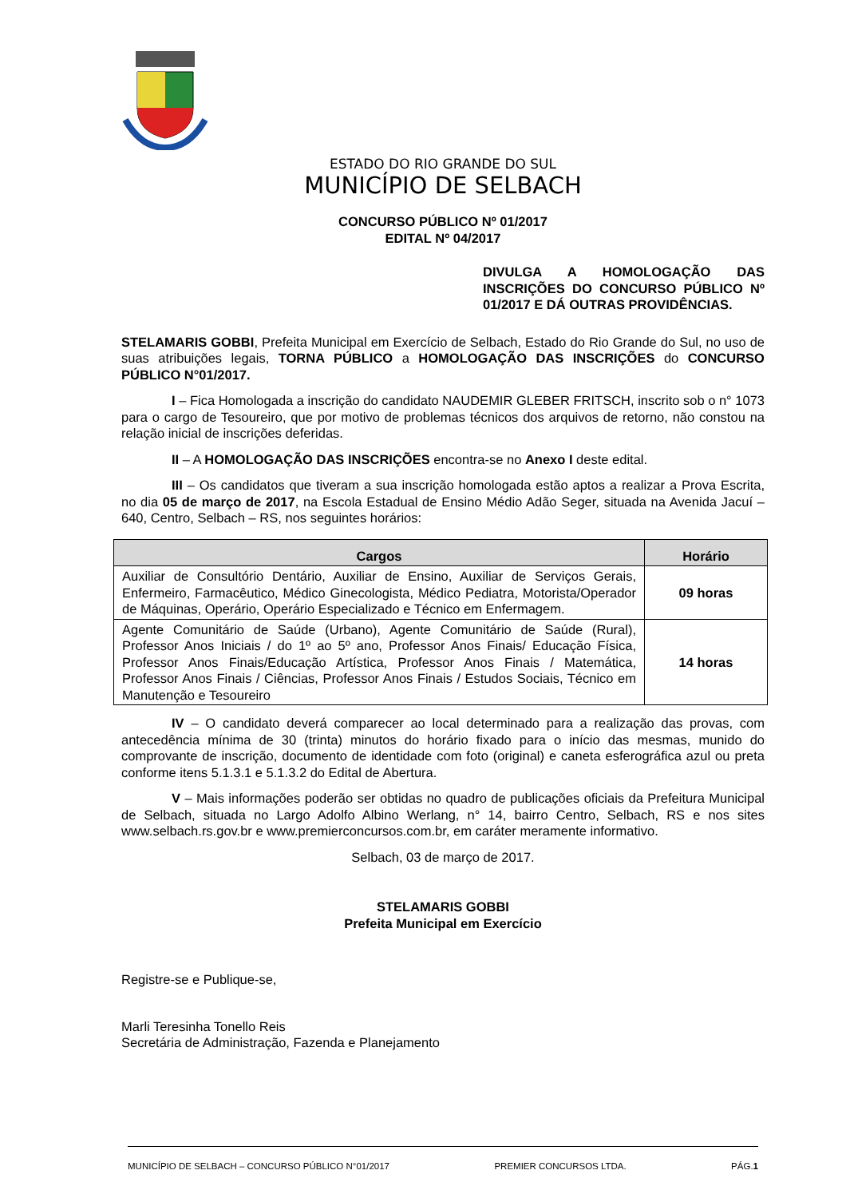ESTADO DO RIO GRANDE DO SUL
MUNICÍPIO DE SELBACH
CONCURSO PÚBLICO Nº 01/2017
EDITAL Nº 04/2017
DIVULGA A HOMOLOGAÇÃO DAS INSCRIÇÕES DO CONCURSO PÚBLICO Nº 01/2017 E DÁ OUTRAS PROVIDÊNCIAS.
STELAMARIS GOBBI, Prefeita Municipal em Exercício de Selbach, Estado do Rio Grande do Sul, no uso de suas atribuições legais, TORNA PÚBLICO a HOMOLOGAÇÃO DAS INSCRIÇÕES do CONCURSO PÚBLICO N°01/2017.
I – Fica Homologada a inscrição do candidato NAUDEMIR GLEBER FRITSCH, inscrito sob o n° 1073 para o cargo de Tesoureiro, que por motivo de problemas técnicos dos arquivos de retorno, não constou na relação inicial de inscrições deferidas.
II – A HOMOLOGAÇÃO DAS INSCRIÇÕES encontra-se no Anexo I deste edital.
III – Os candidatos que tiveram a sua inscrição homologada estão aptos a realizar a Prova Escrita, no dia 05 de março de 2017, na Escola Estadual de Ensino Médio Adão Seger, situada na Avenida Jacuí – 640, Centro, Selbach – RS, nos seguintes horários:
| Cargos | Horário |
| --- | --- |
| Auxiliar de Consultório Dentário, Auxiliar de Ensino, Auxiliar de Serviços Gerais, Enfermeiro, Farmacêutico, Médico Ginecologista, Médico Pediatra, Motorista/Operador de Máquinas, Operário, Operário Especializado e Técnico em Enfermagem. | 09 horas |
| Agente Comunitário de Saúde (Urbano), Agente Comunitário de Saúde (Rural), Professor Anos Iniciais / do 1º ao 5º ano, Professor Anos Finais/ Educação Física, Professor Anos Finais/Educação Artística, Professor Anos Finais / Matemática, Professor Anos Finais / Ciências, Professor Anos Finais / Estudos Sociais, Técnico em Manutenção e Tesoureiro | 14 horas |
IV – O candidato deverá comparecer ao local determinado para a realização das provas, com antecedência mínima de 30 (trinta) minutos do horário fixado para o início das mesmas, munido do comprovante de inscrição, documento de identidade com foto (original) e caneta esferográfica azul ou preta conforme itens 5.1.3.1 e 5.1.3.2 do Edital de Abertura.
V – Mais informações poderão ser obtidas no quadro de publicações oficiais da Prefeitura Municipal de Selbach, situada no Largo Adolfo Albino Werlang, n° 14, bairro Centro, Selbach, RS e nos sites www.selbach.rs.gov.br e www.premierconcursos.com.br, em caráter meramente informativo.
Selbach, 03 de março de 2017.
STELAMARIS GOBBI
Prefeita Municipal em Exercício
Registre-se e Publique-se,
Marli Teresinha Tonello Reis
Secretária de Administração, Fazenda e Planejamento
MUNICÍPIO DE SELBACH – CONCURSO PÚBLICO N°01/2017 PREMIER CONCURSOS LTDA. PÁG.1